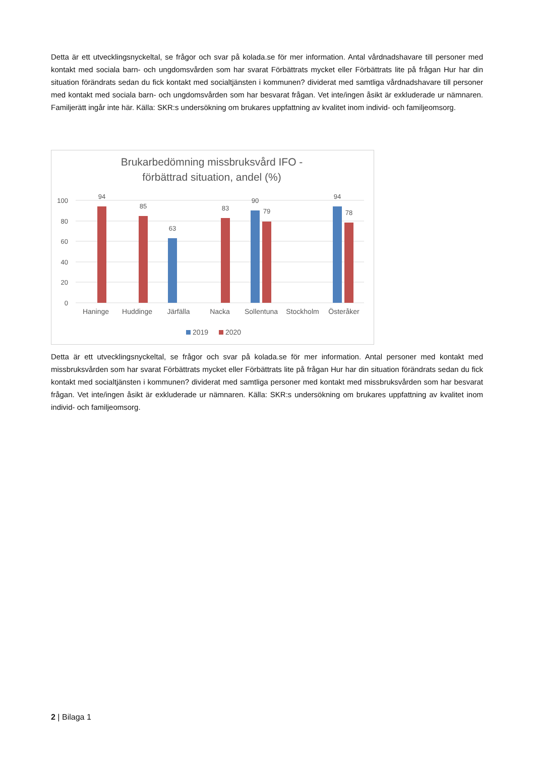Detta är ett utvecklingsnyckeltal, se frågor och svar på kolada.se för mer information. Antal vårdnadshavare till personer med kontakt med sociala barn- och ungdomsvården som har svarat Förbättrats mycket eller Förbättrats lite på frågan Hur har din situation förändrats sedan du fick kontakt med socialtjänsten i kommunen? dividerat med samtliga vårdnadshavare till personer med kontakt med sociala barn- och ungdomsvården som har besvarat frågan. Vet inte/ingen åsikt är exkluderade ur nämnaren. Familjerätt ingår inte här. Källa: SKR:s undersökning om brukares uppfattning av kvalitet inom individ- och familjeomsorg.
Brukarbedömning missbruksvård IFO -
förbättrad situation, andel (%)
100
80
60
40
20
0
94
85
63
83
90
79
94
78
Haninge
Huddinge
Järfälla
Nacka
Sollentuna
Stockholm
Österåker
2019
2020
Detta är ett utvecklingsnyckeltal, se frågor och svar på kolada.se för mer information. Antal personer med kontakt med missbruksvården som har svarat Förbättrats mycket eller Förbättrats lite på frågan Hur har din situation förändrats sedan du fick kontakt med socialtjänsten i kommunen? dividerat med samtliga personer med kontakt med missbruksvården som har besvarat frågan. Vet inte/ingen åsikt är exkluderade ur nämnaren. Källa: SKR:s undersökning om brukares uppfattning av kvalitet inom individ- och familjeomsorg.
2 | Bilaga 1